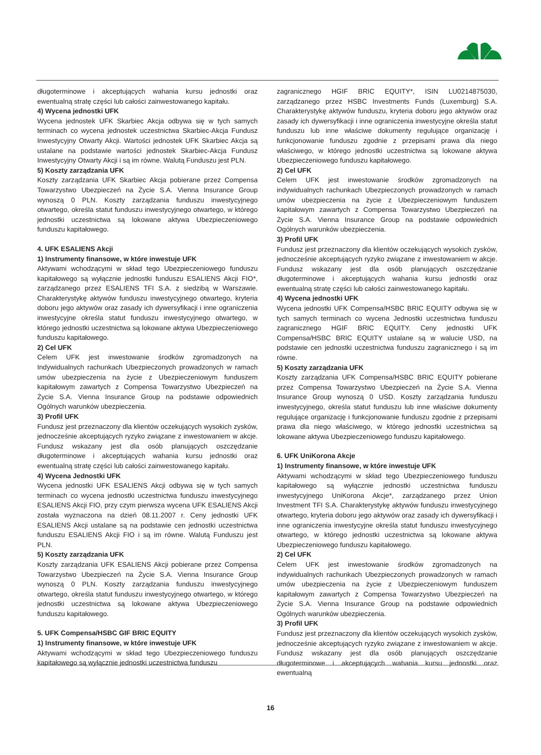długoterminowe i akceptujących wahania kursu jednostki oraz ewentualną stratę części lub całości zainwestowanego kapitału.
4) Wycena jednostki UFK
Wycena jednostek UFK Skarbiec Akcja odbywa się w tych samych terminach co wycena jednostek uczestnictwa Skarbiec-Akcja Fundusz Inwestycyjny Otwarty Akcji. Wartości jednostek UFK Skarbiec Akcja są ustalane na podstawie wartości jednostek Skarbiec-Akcja Fundusz Inwestycyjny Otwarty Akcji i są im równe. Walutą Funduszu jest PLN.
5) Koszty zarządzania UFK
Koszty zarządzania UFK Skarbiec Akcja pobierane przez Compensa Towarzystwo Ubezpieczeń na Życie S.A. Vienna Insurance Group wynoszą 0 PLN. Koszty zarządzania funduszu inwestycyjnego otwartego, określa statut funduszu inwestycyjnego otwartego, w którego jednostki uczestnictwa są lokowane aktywa Ubezpieczeniowego funduszu kapitałowego.
4. UFK ESALIENS Akcji
1) Instrumenty finansowe, w które inwestuje UFK
Aktywami wchodzącymi w skład tego Ubezpieczeniowego funduszu kapitałowego są wyłącznie jednostki funduszu ESALIENS Akcji FIO*, zarządzanego przez ESALIENS TFI S.A. z siedzibą w Warszawie. Charakterystykę aktywów funduszu inwestycyjnego otwartego, kryteria doboru jego aktywów oraz zasady ich dywersyfikacji i inne ograniczenia inwestycyjne określa statut funduszu inwestycyjnego otwartego, w którego jednostki uczestnictwa są lokowane aktywa Ubezpieczeniowego funduszu kapitałowego.
2) Cel UFK
Celem UFK jest inwestowanie środków zgromadzonych na Indywidualnych rachunkach Ubezpieczonych prowadzonych w ramach umów ubezpieczenia na życie z Ubezpieczeniowym funduszem kapitałowym zawartych z Compensa Towarzystwo Ubezpieczeń na Życie S.A. Vienna Insurance Group na podstawie odpowiednich Ogólnych warunków ubezpieczenia.
3) Profil UFK
Fundusz jest przeznaczony dla klientów oczekujących wysokich zysków, jednocześnie akceptujących ryzyko związane z inwestowaniem w akcje. Fundusz wskazany jest dla osób planujących oszczędzanie długoterminowe i akceptujących wahania kursu jednostki oraz ewentualną stratę części lub całości zainwestowanego kapitału.
4) Wycena Jednostki UFK
Wycena jednostki UFK ESALIENS Akcji odbywa się w tych samych terminach co wycena jednostki uczestnictwa funduszu inwestycyjnego ESALIENS Akcji FIO, przy czym pierwsza wycena UFK ESALIENS Akcji została wyznaczona na dzień 08.11.2007 r. Ceny jednostki UFK ESALIENS Akcji ustalane są na podstawie cen jednostki uczestnictwa funduszu ESALIENS Akcji FIO i są im równe. Walutą Funduszu jest PLN.
5) Koszty zarządzania UFK
Koszty zarządzania UFK ESALIENS Akcji pobierane przez Compensa Towarzystwo Ubezpieczeń na Życie S.A. Vienna Insurance Group wynoszą 0 PLN. Koszty zarządzania funduszu inwestycyjnego otwartego, określa statut funduszu inwestycyjnego otwartego, w którego jednostki uczestnictwa są lokowane aktywa Ubezpieczeniowego funduszu kapitałowego.
5. UFK Compensa/HSBC GIF BRIC EQUITY
1) Instrumenty finansowe, w które inwestuje UFK
Aktywami wchodzącymi w skład tego Ubezpieczeniowego funduszu kapitałowego są wyłącznie jednostki uczestnictwa funduszu
zagranicznego HGIF BRIC EQUITY*, ISIN LU0214875030, zarządzanego przez HSBC Investments Funds (Luxemburg) S.A. Charakterystykę aktywów funduszu, kryteria doboru jego aktywów oraz zasady ich dywersyfikacji i inne ograniczenia inwestycyjne określa statut funduszu lub inne właściwe dokumenty regulujące organizację i funkcjonowanie funduszu zgodnie z przepisami prawa dla niego właściwego, w którego jednostki uczestnictwa są lokowane aktywa Ubezpieczeniowego funduszu kapitałowego.
2) Cel UFK
Celem UFK jest inwestowanie środków zgromadzonych na indywidualnych rachunkach Ubezpieczonych prowadzonych w ramach umów ubezpieczenia na życie z Ubezpieczeniowym funduszem kapitałowym zawartych z Compensa Towarzystwo Ubezpieczeń na Życie S.A. Vienna Insurance Group na podstawie odpowiednich Ogólnych warunków ubezpieczenia.
3) Profil UFK
Fundusz jest przeznaczony dla klientów oczekujących wysokich zysków, jednocześnie akceptujących ryzyko związane z inwestowaniem w akcje. Fundusz wskazany jest dla osób planujących oszczędzanie długoterminowe i akceptujących wahania kursu jednostki oraz ewentualną stratę części lub całości zainwestowanego kapitału.
4) Wycena jednostki UFK
Wycena jednostki UFK Compensa/HSBC BRIC EQUITY odbywa się w tych samych terminach co wycena Jednostki uczestnictwa funduszu zagranicznego HGIF BRIC EQUITY. Ceny jednostki UFK Compensa/HSBC BRIC EQUITY ustalane są w walucie USD, na podstawie cen jednostki uczestnictwa funduszu zagranicznego i są im równe.
5) Koszty zarządzania UFK
Koszty zarządzania UFK Compensa/HSBC BRIC EQUITY pobierane przez Compensa Towarzystwo Ubezpieczeń na Życie S.A. Vienna Insurance Group wynoszą 0 USD. Koszty zarządzania funduszu inwestycyjnego, określa statut funduszu lub inne właściwe dokumenty regulujące organizację i funkcjonowanie funduszu zgodnie z przepisami prawa dla niego właściwego, w którego jednostki uczestnictwa są lokowane aktywa Ubezpieczeniowego funduszu kapitałowego.
6. UFK UniKorona Akcje
1) Instrumenty finansowe, w które inwestuje UFK
Aktywami wchodzącymi w skład tego Ubezpieczeniowego funduszu kapitałowego są wyłącznie jednostki uczestnictwa funduszu inwestycyjnego UniKorona Akcje*, zarządzanego przez Union Investment TFI S.A. Charakterystykę aktywów funduszu inwestycyjnego otwartego, kryteria doboru jego aktywów oraz zasady ich dywersyfikacji i inne ograniczenia inwestycyjne określa statut funduszu inwestycyjnego otwartego, w którego jednostki uczestnictwa są lokowane aktywa Ubezpieczeniowego funduszu kapitałowego.
2) Cel UFK
Celem UFK jest inwestowanie środków zgromadzonych na indywidualnych rachunkach Ubezpieczonych prowadzonych w ramach umów ubezpieczenia na życie z Ubezpieczeniowym funduszem kapitałowym zawartych z Compensa Towarzystwo Ubezpieczeń na Życie S.A. Vienna Insurance Group na podstawie odpowiednich Ogólnych warunków ubezpieczenia.
3) Profil UFK
Fundusz jest przeznaczony dla klientów oczekujących wysokich zysków, jednocześnie akceptujących ryzyko związane z inwestowaniem w akcje. Fundusz wskazany jest dla osób planujących oszczędzanie długoterminowe i akceptujących wahania kursu jednostki oraz ewentualną
16